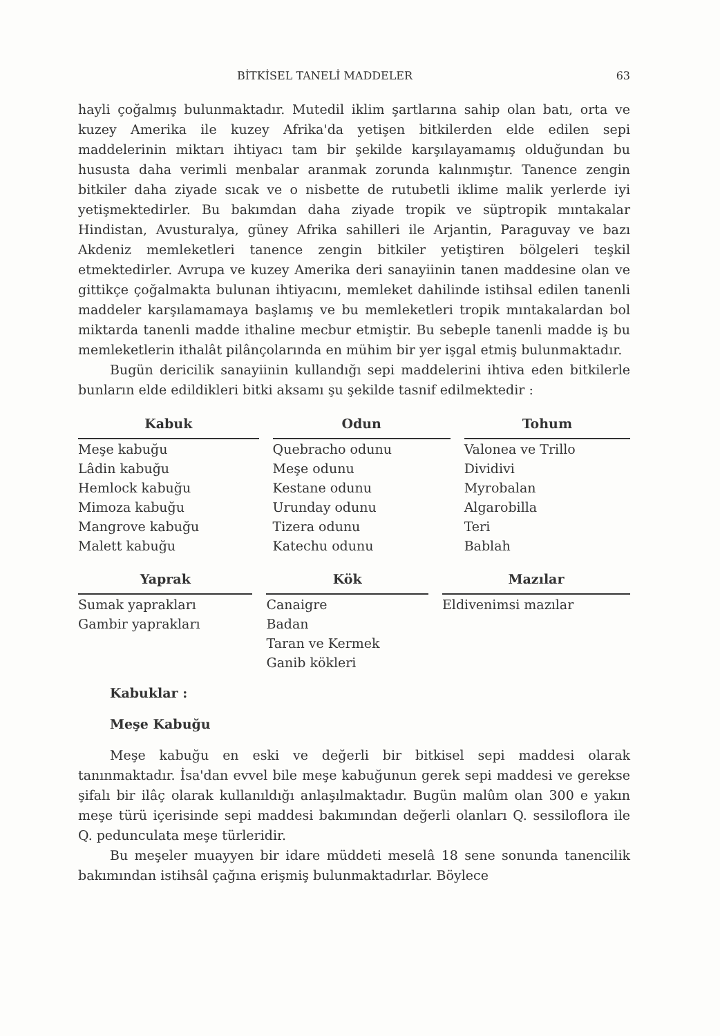BİTKİSEL TANELİ MADDELER 63
hayli çoğalmış bulunmaktadır. Mutedil iklim şartlarına sahip olan batı, orta ve kuzey Amerika ile kuzey Afrika'da yetişen bitkilerden elde edilen sepi maddelerinin miktarı ihtiyacı tam bir şekilde karşılayamamış olduğundan bu hususta daha verimli menbalar aranmak zorunda kalınmıştır. Tanence zengin bitkiler daha ziyade sıcak ve o nisbette de rutubetli iklime malik yerlerde iyi yetişmektedirler. Bu bakımdan daha ziyade tropik ve süptropik mıntakalar Hindistan, Avusturalya, güney Afrika sahilleri ile Arjantin, Paraguvay ve bazı Akdeniz memleketleri tanence zengin bitkiler yetiştiren bölgeleri teşkil etmektedirler. Avrupa ve kuzey Amerika deri sanayiinin tanen maddesine olan ve gittikçe çoğalmakta bulunan ihtiyacını, memleket dahilinde istihsal edilen tanenli maddeler karşılamamaya başlamış ve bu memleketleri tropik mıntakalardan bol miktarda tanenli madde ithaline mecbur etmiştir. Bu sebeple tanenli madde iş bu memleketlerin ithalât pilânçolarında en mühim bir yer işgal etmiş bulunmaktadır.
Bugün dericilik sanayiinin kullandığı sepi maddelerini ihtiva eden bitkilerle bunların elde edildikleri bitki aksamı şu şekilde tasnif edilmektedir :
| Kabuk | Odun | Tohum |
| --- | --- | --- |
| Meşe kabuğu Lâdin kabuğu Hemlock kabuğu Mimoza kabuğu Mangrove kabuğu Malett kabuğu | Quebracho odunu Meşe odunu Kestane odunu Urunday odunu Tizera odunu Katechu odunu | Valonea ve Trillo Dividivi Myrobalan Algarobilla Teri Bablah |
| Yaprak | Kök | Mazılar |
| --- | --- | --- |
| Sumak yaprakları Gambir yaprakları | Canaigre Badan Taran ve Kermek Ganib kökleri | Eldivenimsi mazılar |
Kabuklar :
Meşe Kabuğu
Meşe kabuğu en eski ve değerli bir bitkisel sepi maddesi olarak tanınmaktadır. İsa'dan evvel bile meşe kabuğunun gerek sepi maddesi ve gerekse şifalı bir ilâç olarak kullanıldığı anlaşılmaktadır. Bugün malûm olan 300 e yakın meşe türü içerisinde sepi maddesi bakımından değerli olanları Q. sessiloflora ile Q. pedunculata meşe türleridir.
Bu meşeler muayyen bir idare müddeti meselâ 18 sene sonunda tanencilik bakımından istihsâl çağına erişmiş bulunmaktadırlar. Böylece